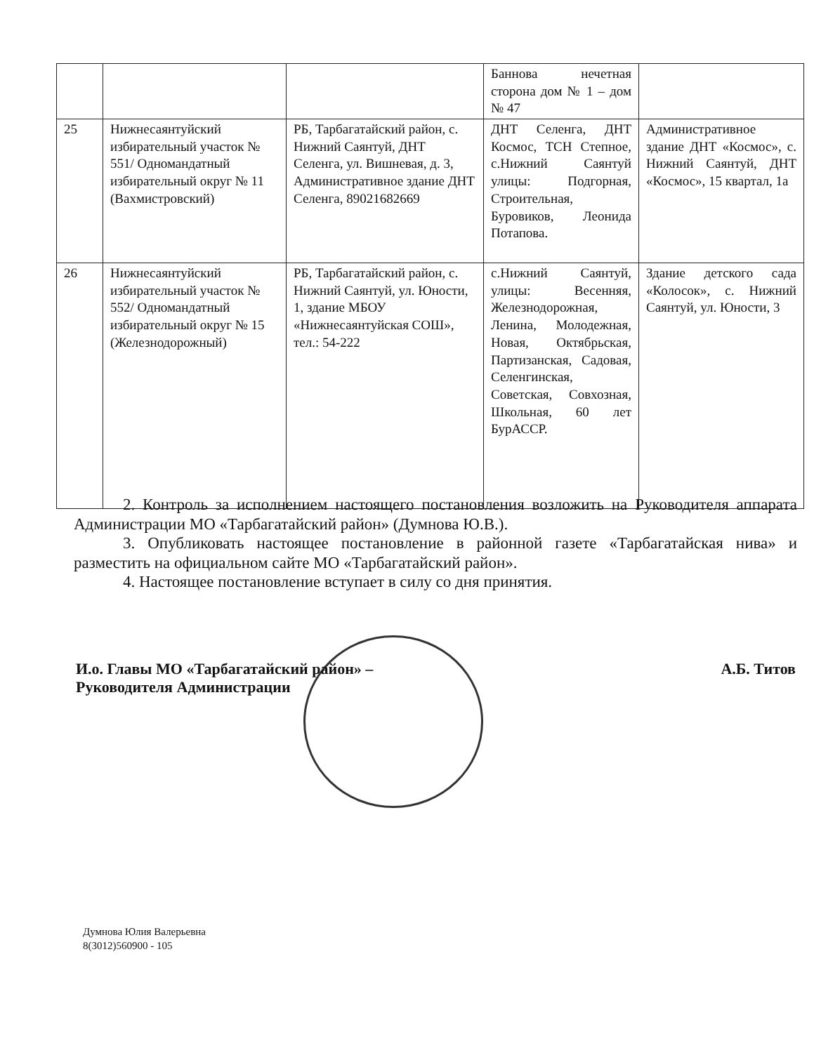| | | | Баннова нечетная сторона дом № 1 – дом № 47 | |
| 25 | Нижнесаянтуйский избирательный участок № 551/ Одномандатный избирательный округ № 11 (Вахмистровский) | РБ, Тарбагатайский район, с. Нижний Саянтуй, ДНТ Селенга, ул. Вишневая, д. 3, Административное здание ДНТ Селенга, 89021682669 | ДНТ Селенга, ДНТ Космос, ТСН Степное, с.Нижний Саянтуй улицы: Подгорная, Строительная, Буровиков, Леонида Потапова. | Административное здание ДНТ «Космос», с. Нижний Саянтуй, ДНТ «Космос», 15 квартал, 1а |
| 26 | Нижнесаянтуйский избирательный участок № 552/ Одномандатный избирательный округ № 15 (Железнодорожный) | РБ, Тарбагатайский район, с. Нижний Саянтуй, ул. Юности, 1, здание МБОУ «Нижнесаянтуйская СОШ», тел.: 54-222 | с.Нижний Саянтуй, улицы: Весенняя, Железнодорожная, Ленина, Молодежная, Новая, Октябрьская, Партизанская, Садовая, Селенгинская, Советская, Совхозная, Школьная, 60 лет БурАССР. | Здание детского сада «Колосок», с. Нижний Саянтуй, ул. Юности, 3 |
2. Контроль за исполнением настоящего постановления возложить на Руководителя аппарата Администрации МО «Тарбагатайский район» (Думнова Ю.В.).
3. Опубликовать настоящее постановление в районной газете «Тарбагатайская нива» и разместить на официальном сайте МО «Тарбагатайский район».
4. Настоящее постановление вступает в силу со дня принятия.
И.о. Главы МО «Тарбагатайский район» –
Руководителя Администрации
А.Б. Титов
Думнова Юлия Валерьевна
8(3012)560900 - 105